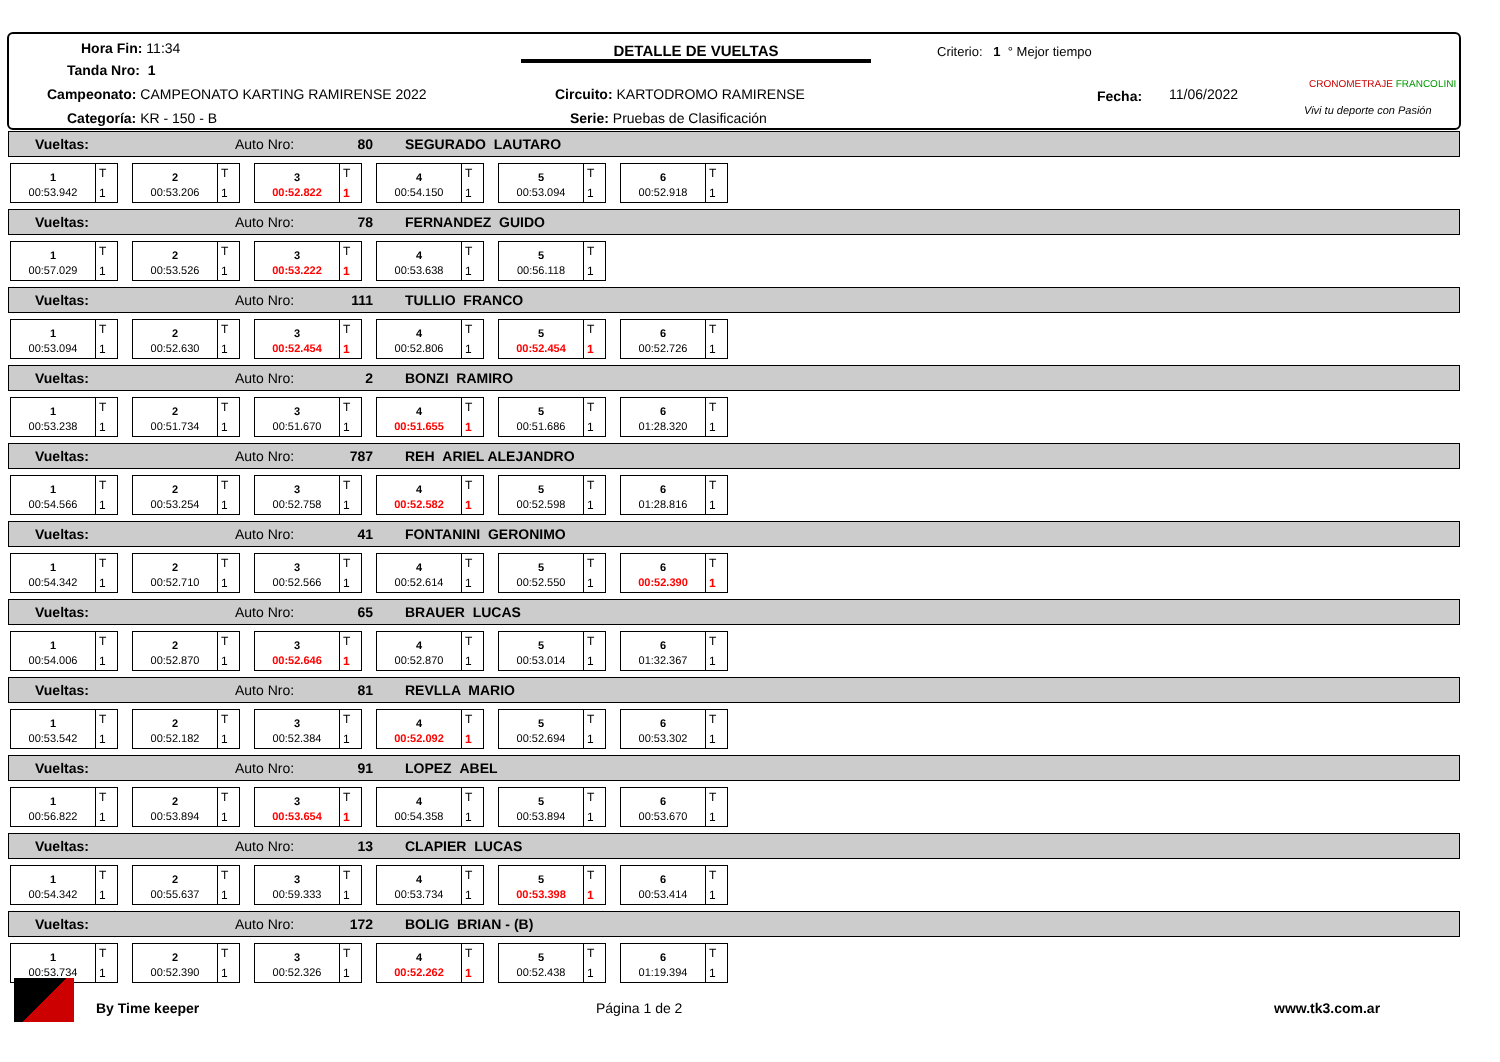Hora Fin: 11:34
Tanda Nro: 1
Campeonato: CAMPEONATO KARTING RAMIRENSE 2022
Categoría: KR - 150 - B
DETALLE DE VUELTAS Criterio: 1 ° Mejor tiempo
Circuito: KARTODROMO RAMIRENSE
Serie: Pruebas de Clasificación
Fecha: 11/06/2022
CRONOMETRAJE FRANCOLINI
Vivi tu deporte con Pasión
Vueltas: Auto Nro: 80 SEGURADO LAUTARO
1
00:53.942
T
1
2
00:53.206
T
1
3
00:52.822
T
1
4
00:54.150
T
1
5
00:53.094
T
1
6
00:52.918
T
1
Vueltas: Auto Nro: 78 FERNANDEZ GUIDO
1
00:57.029
T
1
2
00:53.526
T
1
3
00:53.222
T
1
4
00:53.638
T
1
5
00:56.118
T
1
Vueltas: Auto Nro: 111 TULLIO FRANCO
1
00:53.094
T
1
2
00:52.630
T
1
3
00:52.454
T
1
4
00:52.806
T
1
5
00:52.454
T
1
6
00:52.726
T
1
Vueltas: Auto Nro: 2 BONZI RAMIRO
1
00:53.238
T
1
2
00:51.734
T
1
3
00:51.670
T
1
4
00:51.655
T
1
5
00:51.686
T
1
6
01:28.320
T
1
Vueltas: Auto Nro: 787 REH ARIEL ALEJANDRO
1
00:54.566
T
1
2
00:53.254
T
1
3
00:52.758
T
1
4
00:52.582
T
1
5
00:52.598
T
1
6
01:28.816
T
1
Vueltas: Auto Nro: 41 FONTANINI GERONIMO
1
00:54.342
T
1
2
00:52.710
T
1
3
00:52.566
T
1
4
00:52.614
T
1
5
00:52.550
T
1
6
00:52.390
T
1
Vueltas: Auto Nro: 65 BRAUER LUCAS
1
00:54.006
T
1
2
00:52.870
T
1
3
00:52.646
T
1
4
00:52.870
T
1
5
00:53.014
T
1
6
01:32.367
T
1
Vueltas: Auto Nro: 81 REVLLA MARIO
1
00:53.542
T
1
2
00:52.182
T
1
3
00:52.384
T
1
4
00:52.092
T
1
5
00:52.694
T
1
6
00:53.302
T
1
Vueltas: Auto Nro: 91 LOPEZ ABEL
1
00:56.822
T
1
2
00:53.894
T
1
3
00:53.654
T
1
4
00:54.358
T
1
5
00:53.894
T
1
6
00:53.670
T
1
Vueltas: Auto Nro: 13 CLAPIER LUCAS
1
00:54.342
T
1
2
00:55.637
T
1
3
00:59.333
T
1
4
00:53.734
T
1
5
00:53.398
T
1
6
00:53.414
T
1
Vueltas: Auto Nro: 172 BOLIG BRIAN - (B)
1
00:53.734
T
1
2
00:52.390
T
1
3
00:52.326
T
1
4
00:52.262
T
1
5
00:52.438
T
1
6
01:19.394
T
1
By Time keeper Página 1 de 2 www.tk3.com.ar